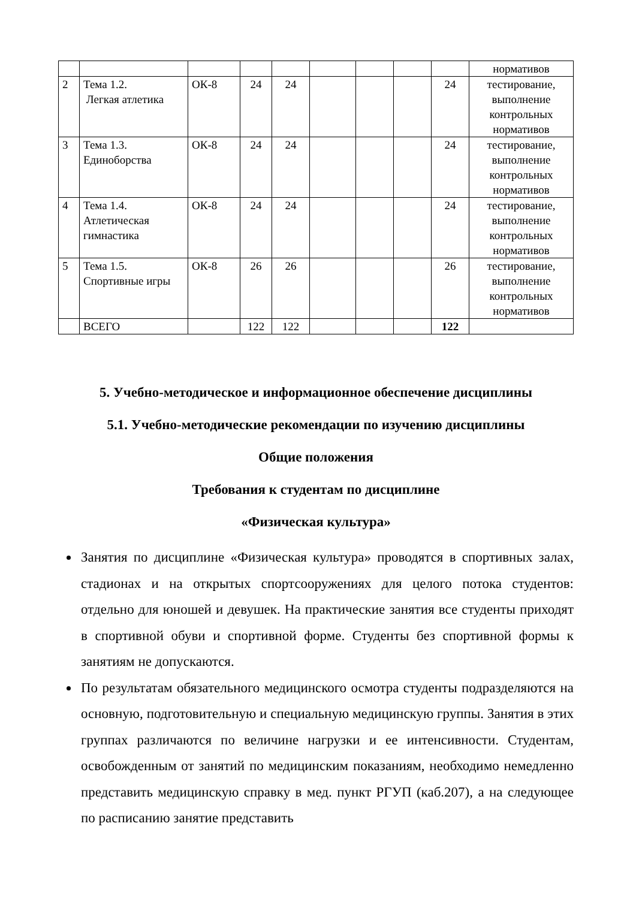| | | | | | | | | | нормативов |
| 2 | Тема 1.2. Легкая атлетика | ОК-8 | 24 | 24 | | | | 24 | тестирование, выполнение контрольных нормативов |
| 3 | Тема 1.3. Единоборства | ОК-8 | 24 | 24 | | | | 24 | тестирование, выполнение контрольных нормативов |
| 4 | Тема 1.4. Атлетическая гимнастика | ОК-8 | 24 | 24 | | | | 24 | тестирование, выполнение контрольных нормативов |
| 5 | Тема 1.5. Спортивные игры | ОК-8 | 26 | 26 | | | | 26 | тестирование, выполнение контрольных нормативов |
| | ВСЕГО | | 122 | 122 | | | | 122 | |
5. Учебно-методическое и информационное обеспечение дисциплины
5.1. Учебно-методические рекомендации по изучению дисциплины
Общие положения
Требования к студентам по дисциплине
«Физическая культура»
Занятия по дисциплине «Физическая культура» проводятся в спортивных залах, стадионах и на открытых спортсооружениях для целого потока студентов: отдельно для юношей и девушек. На практические занятия все студенты приходят в спортивной обуви и спортивной форме. Студенты без спортивной формы к занятиям не допускаются.
По результатам обязательного медицинского осмотра студенты подразделяются на основную, подготовительную и специальную медицинскую группы. Занятия в этих группах различаются по величине нагрузки и ее интенсивности. Студентам, освобожденным от занятий по медицинским показаниям, необходимо немедленно представить медицинскую справку в мед. пункт РГУП (каб.207), а на следующее по расписанию занятие представить